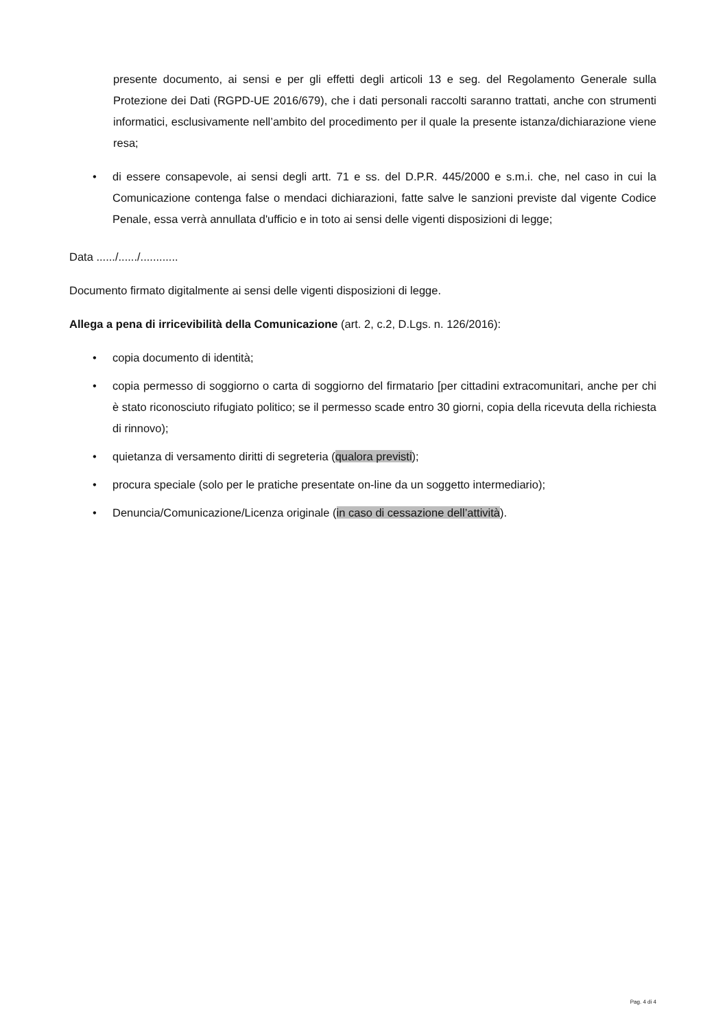presente documento, ai sensi e per gli effetti degli articoli 13 e seg. del Regolamento Generale sulla Protezione dei Dati (RGPD-UE 2016/679), che i dati personali raccolti saranno trattati, anche con strumenti informatici, esclusivamente nell’ambito del procedimento per il quale la presente istanza/dichiarazione viene resa;
• di essere consapevole, ai sensi degli artt. 71 e ss. del D.P.R. 445/2000 e s.m.i. che, nel caso in cui la Comunicazione contenga false o mendaci dichiarazioni, fatte salve le sanzioni previste dal vigente Codice Penale, essa verrà annullata d'ufficio e in toto ai sensi delle vigenti disposizioni di legge;
Data ....../....../............
Documento firmato digitalmente ai sensi delle vigenti disposizioni di legge.
Allega a pena di irricevibilità della Comunicazione (art. 2, c.2, D.Lgs. n. 126/2016):
• copia documento di identità;
• copia permesso di soggiorno o carta di soggiorno del firmatario [per cittadini extracomunitari, anche per chi è stato riconosciuto rifugiato politico; se il permesso scade entro 30 giorni, copia della ricevuta della richiesta di rinnovo);
• quietanza di versamento diritti di segreteria (qualora previsti);
• procura speciale (solo per le pratiche presentate on-line da un soggetto intermediario);
• Denuncia/Comunicazione/Licenza originale (in caso di cessazione dell’attività).
Pag. 4 di 4